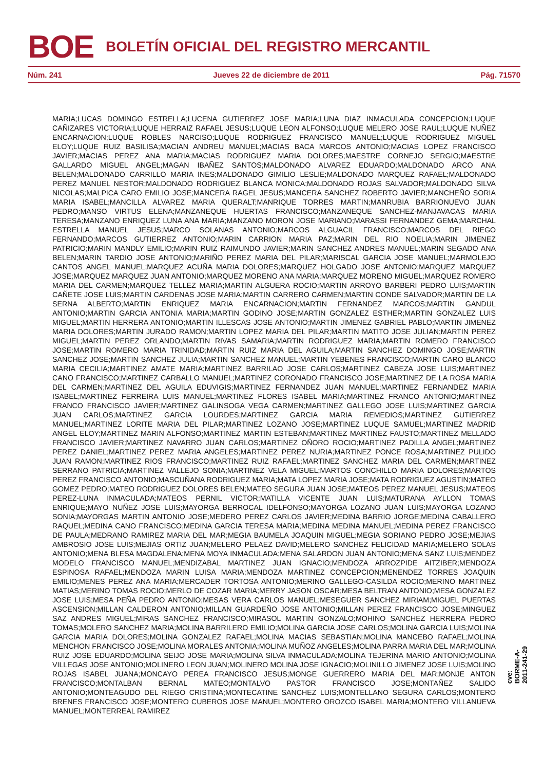BOE BOLETÍN OFICIAL DEL REGISTRO MERCANTIL
Núm. 241 Jueves 22 de diciembre de 2011 Pág. 71570
MARIA;LUCAS DOMINGO ESTRELLA;LUCENA GUTIERREZ JOSE MARIA;LUNA DIAZ INMACULADA CONCEPCION;LUQUE CAÑIZARES VICTORIA;LUQUE HERRAIZ RAFAEL JESUS;LUQUE LEON ALFONSO;LUQUE MELERO JOSE RAUL;LUQUE NUÑEZ ENCARNACION;LUQUE ROBLES NARCISO;LUQUE RODRIGUEZ FRANCISCO MANUEL;LUQUE RODRIGUEZ MIGUEL ELOY;LUQUE RUIZ BASILISA;MACIAN ANDREU MANUEL;MACIAS BACA MARCOS ANTONIO;MACIAS LOPEZ FRANCISCO JAVIER;MACIAS PEREZ ANA MARIA;MACIAS RODRIGUEZ MARIA DOLORES;MAESTRE CORNEJO SERGIO;MAESTRE GALLARDO MIGUEL ANGEL;MAGAN IBAÑEZ SANTOS;MALDONADO ALVAREZ EDUARDO;MALDONADO ARCO ANA BELEN;MALDONADO CARRILLO MARIA INES;MALDONADO GIMILIO LESLIE;MALDONADO MARQUEZ RAFAEL;MALDONADO PEREZ MANUEL NESTOR;MALDONADO RODRIGUEZ BLANCA MONICA;MALDONADO ROJAS SALVADOR;MALDONADO SILVA NICOLAS;MALPICA CARO EMILIO JOSE;MANCERA RAGEL JESUS;MANCERA SANCHEZ ROBERTO JAVIER;MANCHEÑO SORIA MARIA ISABEL;MANCILLA ALVAREZ MARIA QUERALT;MANRIQUE TORRES MARTIN;MANRUBIA BARRIONUEVO JUAN PEDRO;MANSO VIRTUS ELENA;MANZANEQUE HUERTAS FRANCISCO;MANZANEQUE SANCHEZ-MANJAVACAS MARIA TERESA;MANZANO ENRIQUEZ LUNA ANA MARIA;MANZANO MORON JOSE MARIANO;MARASSI FERNANDEZ GEMA;MARCHAL ESTRELLA MANUEL JESUS;MARCO SOLANAS ANTONIO;MARCOS ALGUACIL FRANCISCO;MARCOS DEL RIEGO FERNANDO;MARCOS GUTIERREZ ANTONIO;MARIN CARRION MARIA PAZ;MARIN DEL RIO NOELIA;MARIN JIMENEZ PATRICIO;MARIN MANDLY EMILIO;MARIN RUIZ RAIMUNDO JAVIER;MARIN SANCHEZ ANDRES MANUEL;MARIN SEGADO ANA BELEN;MARIN TARDIO JOSE ANTONIO;MARIÑO PEREZ MARIA DEL PILAR;MARISCAL GARCIA JOSE MANUEL;MARMOLEJO CANTOS ANGEL MANUEL;MARQUEZ ACUÑA MARIA DOLORES;MARQUEZ HOLGADO JOSE ANTONIO;MARQUEZ MARQUEZ JOSE;MARQUEZ MARQUEZ JUAN ANTONIO;MARQUEZ MORENO ANA MARIA;MARQUEZ MORENO MIGUEL;MARQUEZ ROMERO MARIA DEL CARMEN;MARQUEZ TELLEZ MARIA;MARTIN ALGUERA ROCIO;MARTIN ARROYO BARBERI PEDRO LUIS;MARTIN CAÑETE JOSE LUIS;MARTIN CARDENAS JOSE MARIA;MARTIN CARRERO CARMEN;MARTIN CONDE SALVADOR;MARTIN DE LA SERNA ALBERTO;MARTIN ENRIQUEZ MARIA ENCARNACION;MARTIN FERNANDEZ MARCOS;MARTIN GANDUL ANTONIO;MARTIN GARCIA ANTONIA MARIA;MARTIN GODINO JOSE;MARTIN GONZALEZ ESTHER;MARTIN GONZALEZ LUIS MIGUEL;MARTIN HERRERA ANTONIO;MARTIN ILLESCAS JOSE ANTONIO;MARTIN JIMENEZ GABRIEL PABLO;MARTIN JIMENEZ MARIA DOLORES;MARTIN JURADO RAMON;MARTIN LOPEZ MARIA DEL PILAR;MARTIN MATITO JOSE JULIAN;MARTIN PEREZ MIGUEL;MARTIN PEREZ ORLANDO;MARTIN RIVAS SAMARIA;MARTIN RODRIGUEZ MARIA;MARTIN ROMERO FRANCISCO JOSE;MARTIN ROMERO MARIA TRINIDAD;MARTIN RUIZ MARIA DEL AGUILA;MARTIN SANCHEZ DOMINGO JOSE;MARTIN SANCHEZ JOSE;MARTIN SANCHEZ JULIA;MARTIN SANCHEZ MANUEL;MARTIN YEBENES FRANCISCO;MARTIN CARO BLANCO MARIA CECILIA;MARTINEZ AMATE MARIA;MARTINEZ BARRILAO JOSE CARLOS;MARTINEZ CABEZA JOSE LUIS;MARTINEZ CANO FRANCISCO;MARTINEZ CARBALLO MANUEL;MARTINEZ CORONADO FRANCISCO JOSE;MARTINEZ DE LA ROSA MARIA DEL CARMEN;MARTINEZ DEL AGUILA EDUVIGIS;MARTINEZ FERNANDEZ JUAN MANUEL;MARTINEZ FERNANDEZ MARIA ISABEL;MARTINEZ FERREIRA LUIS MANUEL;MARTINEZ FLORES ISABEL MARIA;MARTINEZ FRANCO ANTONIO;MARTINEZ FRANCO FRANCISCO JAVIER;MARTINEZ GALINSOGA VEGA CARMEN;MARTINEZ GALLEGO JOSE LUIS;MARTINEZ GARCIA JUAN CARLOS;MARTINEZ GARCIA LOURDES;MARTINEZ GARCIA MARIA REMEDIOS;MARTINEZ GUTIERREZ MANUEL;MARTINEZ LORITE MARIA DEL PILAR;MARTINEZ LOZANO JOSE;MARTINEZ LUQUE SAMUEL;MARTINEZ MADRID ANGEL ELOY;MARTINEZ MARIN ALFONSO;MARTINEZ MARTIN ESTEBAN;MARTINEZ MARTINEZ FAUSTO;MARTINEZ MELLADO FRANCISCO JAVIER;MARTINEZ NAVARRO JUAN CARLOS;MARTINEZ OÑORO ROCIO;MARTINEZ PADILLA ANGEL;MARTINEZ PEREZ DANIEL;MARTINEZ PEREZ MARIA ANGELES;MARTINEZ PEREZ NURIA;MARTINEZ PONCE ROSA;MARTINEZ PULIDO JUAN RAMON;MARTINEZ RIOS FRANCISCO;MARTINEZ RUIZ RAFAEL;MARTINEZ SANCHEZ MARIA DEL CARMEN;MARTINEZ SERRANO PATRICIA;MARTINEZ VALLEJO SONIA;MARTINEZ VELA MIGUEL;MARTOS CONCHILLO MARIA DOLORES;MARTOS PEREZ FRANCISCO ANTONIO;MASCUÑANA RODRIGUEZ MARIA;MATA LOPEZ MARIA JOSE;MATA RODRIGUEZ AGUSTIN;MATEO GOMEZ PEDRO;MATEO RODRIGUEZ DOLORES BELEN;MATEO SEGURA JUAN JOSE;MATEOS PEREZ MANUEL JESUS;MATEOS PEREZ-LUNA INMACULADA;MATEOS PERNIL VICTOR;MATILLA VICENTE JUAN LUIS;MATURANA AYLLON TOMAS ENRIQUE;MAYO NUÑEZ JOSE LUIS;MAYORGA BERROCAL IDELFONSO;MAYORGA LOZANO JUAN LUIS;MAYORGA LOZANO SONIA;MAYORGAS MARTIN ANTONIO JOSE;MEDERO PEREZ CARLOS JAVIER;MEDINA BARRIO JORGE;MEDINA CABALLERO RAQUEL;MEDINA CANO FRANCISCO;MEDINA GARCIA TERESA MARIA;MEDINA MEDINA MANUEL;MEDINA PEREZ FRANCISCO DE PAULA;MEDRANO RAMIREZ MARIA DEL MAR;MEGIA BAUMELA JOAQUIN MIGUEL;MEGIA SORIANO PEDRO JOSE;MEJIAS AMBROSIO JOSE LUIS;MEJIAS ORTIZ JUAN;MELERO PELAEZ DAVID;MELERO SANCHEZ FELICIDAD MARIA;MELERO SOLAS ANTONIO;MENA BLESA MAGDALENA;MENA MOYA INMACULADA;MENA SALARDON JUAN ANTONIO;MENA SANZ LUIS;MENDEZ MODELO FRANCISCO MANUEL;MENDIZABAL MARTINEZ JUAN IGNACIO;MENDOZA ARROZPIDE AITZIBER;MENDOZA ESPINOSA RAFAEL;MENDOZA MARIN LUISA MARIA;MENDOZA MARTINEZ CONCEPCION;MENENDEZ TORRES JOAQUIN EMILIO;MENES PEREZ ANA MARIA;MERCADER TORTOSA ANTONIO;MERINO GALLEGO-CASILDA ROCIO;MERINO MARTINEZ MATIAS;MERINO TOMAS ROCIO;MERLO DE COZAR MARIA;MERRY JASON OSCAR;MESA BELTRAN ANTONIO;MESA GONZALEZ JOSE LUIS;MESA PEÑA PEDRO ANTONIO;MESAS VERA CARLOS MANUEL;MESEGUER SANCHEZ MIRIAM;MIGUEL PUERTAS ASCENSION;MILLAN CALDERON ANTONIO;MILLAN GUARDEÑO JOSE ANTONIO;MILLAN PEREZ FRANCISCO JOSE;MINGUEZ SAZ ANDRES MIGUEL;MIRAS SANCHEZ FRANCISCO;MIRASOL MARTIN GONZALO;MOHINO SANCHEZ HERRERA PEDRO TOMAS;MOLERO SANCHEZ MARIA;MOLINA BARRILERO EMILIO;MOLINA GARCIA JOSE CARLOS;MOLINA GARCIA LUIS;MOLINA GARCIA MARIA DOLORES;MOLINA GONZALEZ RAFAEL;MOLINA MACIAS SEBASTIAN;MOLINA MANCEBO RAFAEL;MOLINA MENCHON FRANCISCO JOSE;MOLINA MORALES ANTONIA;MOLINA MUÑOZ ANGELES;MOLINA PARRA MARIA DEL MAR;MOLINA RUIZ JOSE EDUARDO;MOLINA SEIJO JOSE MARIA;MOLINA SILVA INMACULADA;MOLINA TEJERINA MARIO ANTONIO;MOLINA VILLEGAS JOSE ANTONIO;MOLINERO LEON JUAN;MOLINERO MOLINA JOSE IGNACIO;MOLINILLO JIMENEZ JOSE LUIS;MOLINO ROJAS ISABEL JUANA;MONCAYO PEREA FRANCISCO JESUS;MONGE GUERRERO MARIA DEL MAR;MONJE ANTON FRANCISCO;MONTALBAN BERNAL MATEO;MONTALVO PASTOR FRANCISCO JOSE;MONTAÑEZ SALIDO ANTONIO;MONTEAGUDO DEL RIEGO CRISTINA;MONTECATINE SANCHEZ LUIS;MONTELLANO SEGURA CARLOS;MONTERO BRENES FRANCISCO JOSE;MONTERO CUBEROS JOSE MANUEL;MONTERO OROZCO ISABEL MARIA;MONTERO VILLANUEVA MANUEL;MONTERREAL RAMIREZ
cve: BORME-A-2011-241-29